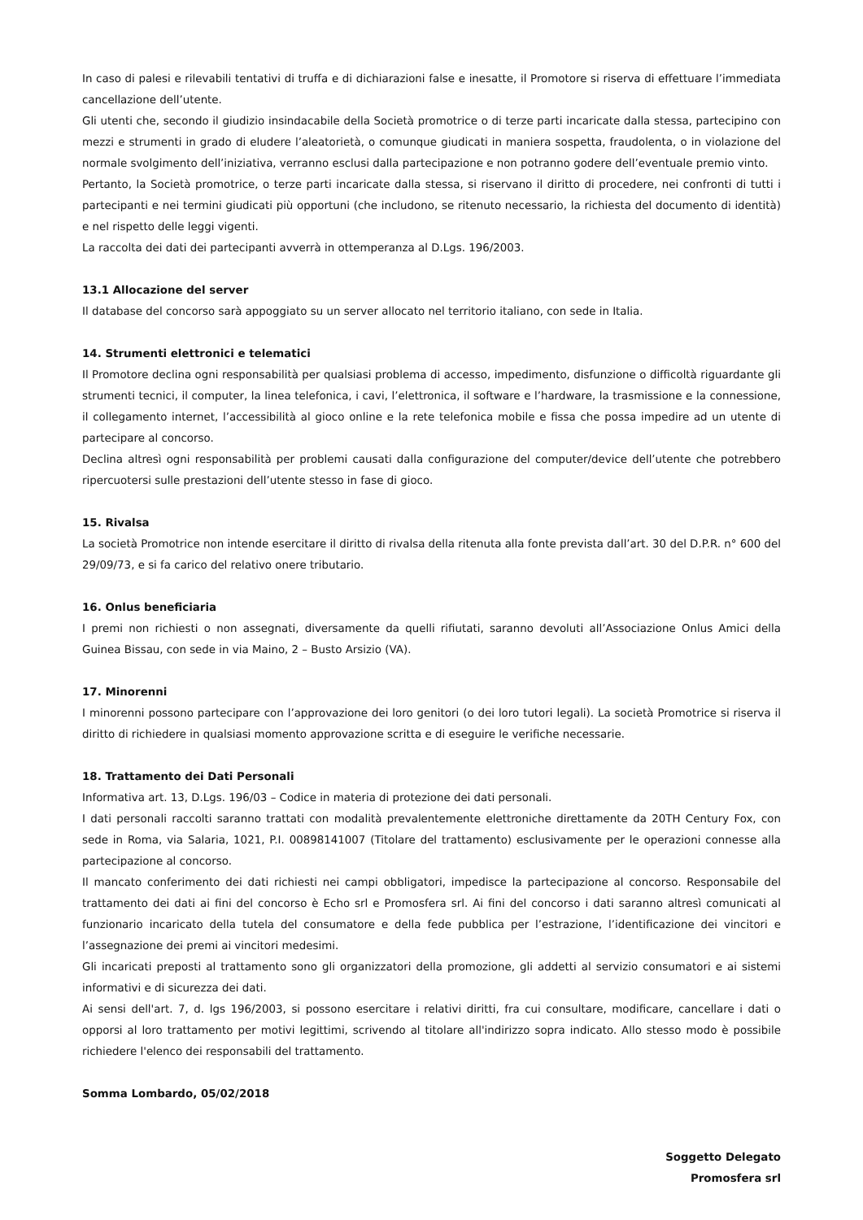In caso di palesi e rilevabili tentativi di truffa e di dichiarazioni false e inesatte, il Promotore si riserva di effettuare l’immediata cancellazione dell’utente.
Gli utenti che, secondo il giudizio insindacabile della Società promotrice o di terze parti incaricate dalla stessa, partecipino con mezzi e strumenti in grado di eludere l’aleatorietà, o comunque giudicati in maniera sospetta, fraudolenta, o in violazione del normale svolgimento dell’iniziativa, verranno esclusi dalla partecipazione e non potranno godere dell’eventuale premio vinto.
Pertanto, la Società promotrice, o terze parti incaricate dalla stessa, si riservano il diritto di procedere, nei confronti di tutti i partecipanti e nei termini giudicati più opportuni (che includono, se ritenuto necessario, la richiesta del documento di identità) e nel rispetto delle leggi vigenti.
La raccolta dei dati dei partecipanti avverrà in ottemperanza al D.Lgs. 196/2003.
13.1 Allocazione del server
Il database del concorso sarà appoggiato su un server allocato nel territorio italiano, con sede in Italia.
14. Strumenti elettronici e telematici
Il Promotore declina ogni responsabilità per qualsiasi problema di accesso, impedimento, disfunzione o difficoltà riguardante gli strumenti tecnici, il computer, la linea telefonica, i cavi, l’elettronica, il software e l’hardware, la trasmissione e la connessione, il collegamento internet, l’accessibilità al gioco online e la rete telefonica mobile e fissa che possa impedire ad un utente di partecipare al concorso.
Declina altresì ogni responsabilità per problemi causati dalla configurazione del computer/device dell’utente che potrebbero ripercuotersi sulle prestazioni dell’utente stesso in fase di gioco.
15. Rivalsa
La società Promotrice non intende esercitare il diritto di rivalsa della ritenuta alla fonte prevista dall’art. 30 del D.P.R. n° 600 del 29/09/73, e si fa carico del relativo onere tributario.
16. Onlus beneficiaria
I premi non richiesti o non assegnati, diversamente da quelli rifiutati, saranno devoluti all’Associazione Onlus Amici della Guinea Bissau, con sede in via Maino, 2 – Busto Arsizio (VA).
17. Minorenni
I minorenni possono partecipare con l’approvazione dei loro genitori (o dei loro tutori legali). La società Promotrice si riserva il diritto di richiedere in qualsiasi momento approvazione scritta e di eseguire le verifiche necessarie.
18. Trattamento dei Dati Personali
Informativa art. 13, D.Lgs. 196/03 – Codice in materia di protezione dei dati personali.
I dati personali raccolti saranno trattati con modalità prevalentemente elettroniche direttamente da 20TH Century Fox, con sede in Roma, via Salaria, 1021, P.I. 00898141007 (Titolare del trattamento) esclusivamente per le operazioni connesse alla partecipazione al concorso.
Il mancato conferimento dei dati richiesti nei campi obbligatori, impedisce la partecipazione al concorso. Responsabile del trattamento dei dati ai fini del concorso è Echo srl e Promosfera srl. Ai fini del concorso i dati saranno altresì comunicati al funzionario incaricato della tutela del consumatore e della fede pubblica per l’estrazione, l’identificazione dei vincitori e l’assegnazione dei premi ai vincitori medesimi.
Gli incaricati preposti al trattamento sono gli organizzatori della promozione, gli addetti al servizio consumatori e ai sistemi informativi e di sicurezza dei dati.
Ai sensi dell'art. 7, d. lgs 196/2003, si possono esercitare i relativi diritti, fra cui consultare, modificare, cancellare i dati o opporsi al loro trattamento per motivi legittimi, scrivendo al titolare all'indirizzo sopra indicato. Allo stesso modo è possibile richiedere l'elenco dei responsabili del trattamento.
Somma Lombardo, 05/02/2018
Soggetto Delegato
Promosfera srl